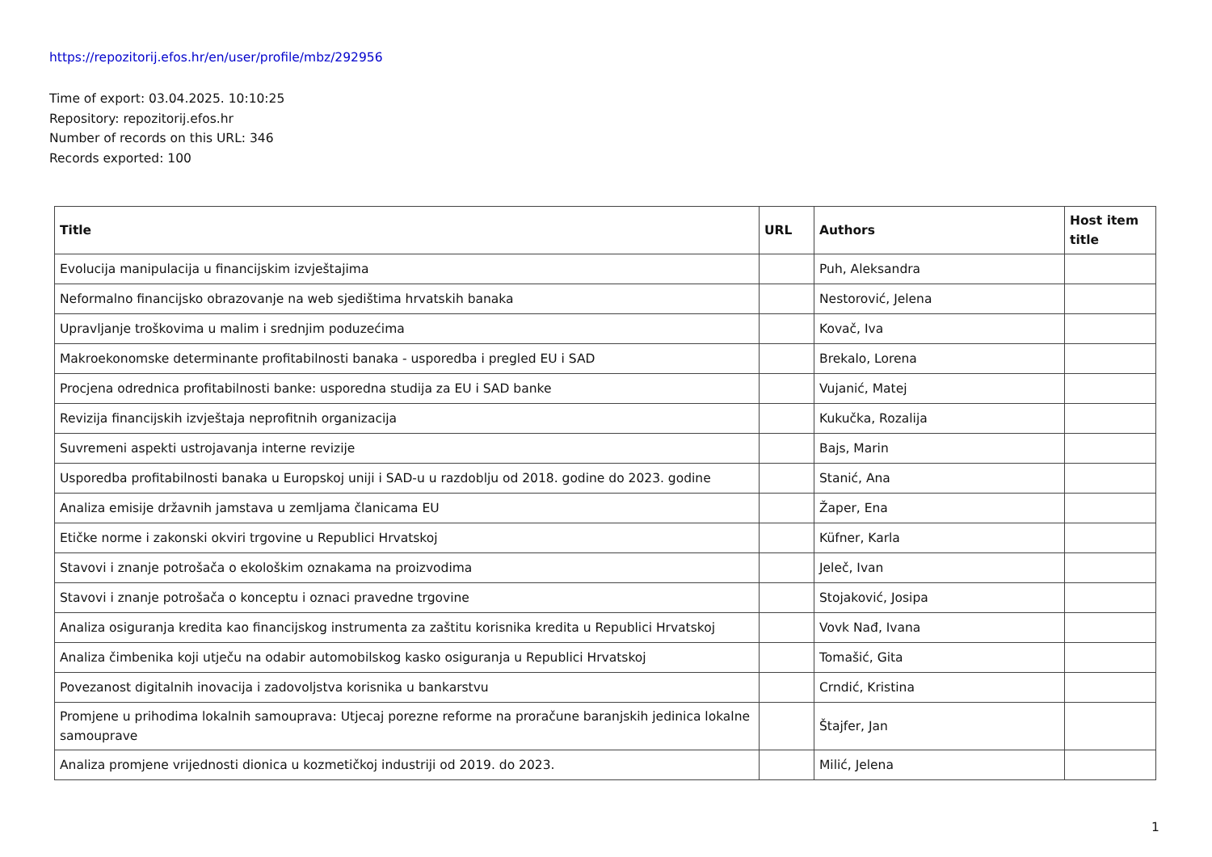https://repozitorij.efos.hr/en/user/profile/mbz/292956
Time of export: 03.04.2025. 10:10:25
Repository: repozitorij.efos.hr
Number of records on this URL: 346
Records exported: 100
| Title | URL | Authors | Host item title |
| --- | --- | --- | --- |
| Evolucija manipulacija u financijskim izvještajima | | Puh, Aleksandra | |
| Neformalno financijsko obrazovanje na web sjedištima hrvatskih banaka | | Nestorović, Jelena | |
| Upravljanje troškovima u malim i srednjim poduzećima | | Kovač, Iva | |
| Makroekonomske determinante profitabilnosti banaka - usporedba i pregled EU i SAD | | Brekalo, Lorena | |
| Procjena odrednica profitabilnosti banke: usporedna studija za EU i SAD banke | | Vujanić, Matej | |
| Revizija financijskih izvještaja neprofitnih organizacija | | Kukučka, Rozalija | |
| Suvremeni aspekti ustrojavanja interne revizije | | Bajs, Marin | |
| Usporedba profitabilnosti banaka u Europskoj uniji i SAD-u u razdoblju od 2018. godine do 2023. godine | | Stanić, Ana | |
| Analiza emisije državnih jamstava u zemljama članicama EU | | Žaper, Ena | |
| Etičke norme i zakonski okviri trgovine u Republici Hrvatskoj | | Küfner, Karla | |
| Stavovi i znanje potrošača o ekološkim oznakama na proizvodima | | Jeleč, Ivan | |
| Stavovi i znanje potrošača o konceptu i oznaci pravedne trgovine | | Stojaković, Josipa | |
| Analiza osiguranja kredita kao financijskog instrumenta za zaštitu korisnika kredita u Republici Hrvatskoj | | Vovk Nađ, Ivana | |
| Analiza čimbenika koji utječu na odabir automobilskog kasko osiguranja u Republici Hrvatskoj | | Tomašić, Gita | |
| Povezanost digitalnih inovacija i zadovoljstva korisnika u bankarstvu | | Crndić, Kristina | |
| Promjene u prihodima lokalnih samouprava: Utjecaj porezne reforme na proračune baranjskih jedinica lokalne samouprave | | Štajfer, Jan | |
| Analiza promjene vrijednosti dionica u kozmetičkoj industriji od 2019. do 2023. | | Milić, Jelena | |
1